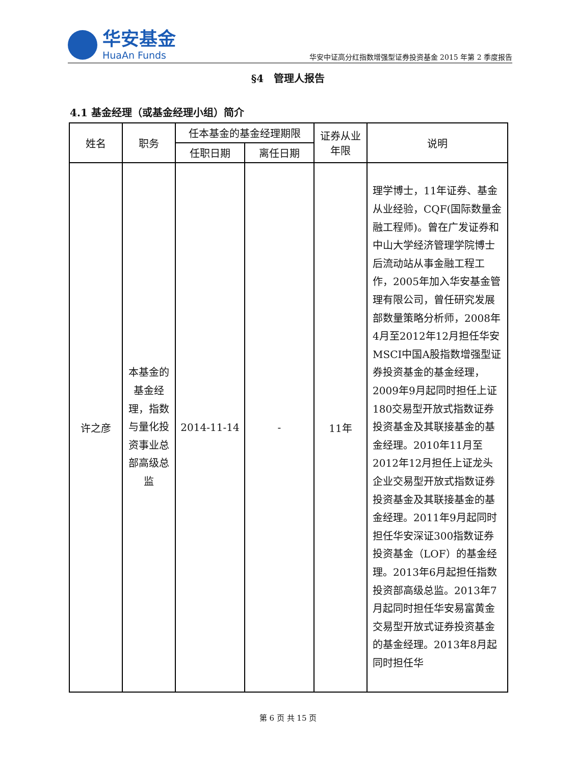华安基金
HuaAn Funds
华安中证高分红指数增强型证券投资基金 2015 年第 2 季度报告
§4　管理人报告
4.1 基金经理（或基金经理小组）简介
| 姓名 | 职务 | 任本基金的基金经理期限 | | 证券从业年限 | 说明 |
| --- | --- | --- | --- | --- | --- |
| | | 任职日期 | 离任日期 | | |
| 许之彦 | 本基金的基金经理，指数与量化投资事业总部高级总监 | 2014-11-14 | - | 11年 | 理学博士，11年证券、基金从业经验，CQF(国际数量金融工程师)。曾在广发证券和中山大学经济管理学院博士后流动站从事金融工程工作，2005年加入华安基金管理有限公司，曾任研究发展部数量策略分析师，2008年4月至2012年12月担任华安MSCI中国A股指数增强型证券投资基金的基金经理，2009年9月起同时担任上证180交易型开放式指数证券投资基金及其联接基金的基金经理。2010年11月至2012年12月担任上证龙头企业交易型开放式指数证券投资基金及其联接基金的基金经理。2011年9月起同时担任华安深证300指数证券投资基金（LOF）的基金经理。2013年6月起担任指数投资部高级总监。2013年7月起同时担任华安易富黄金交易型开放式证券投资基金的基金经理。2013年8月起同时担任华 |
第 6 页 共 15 页